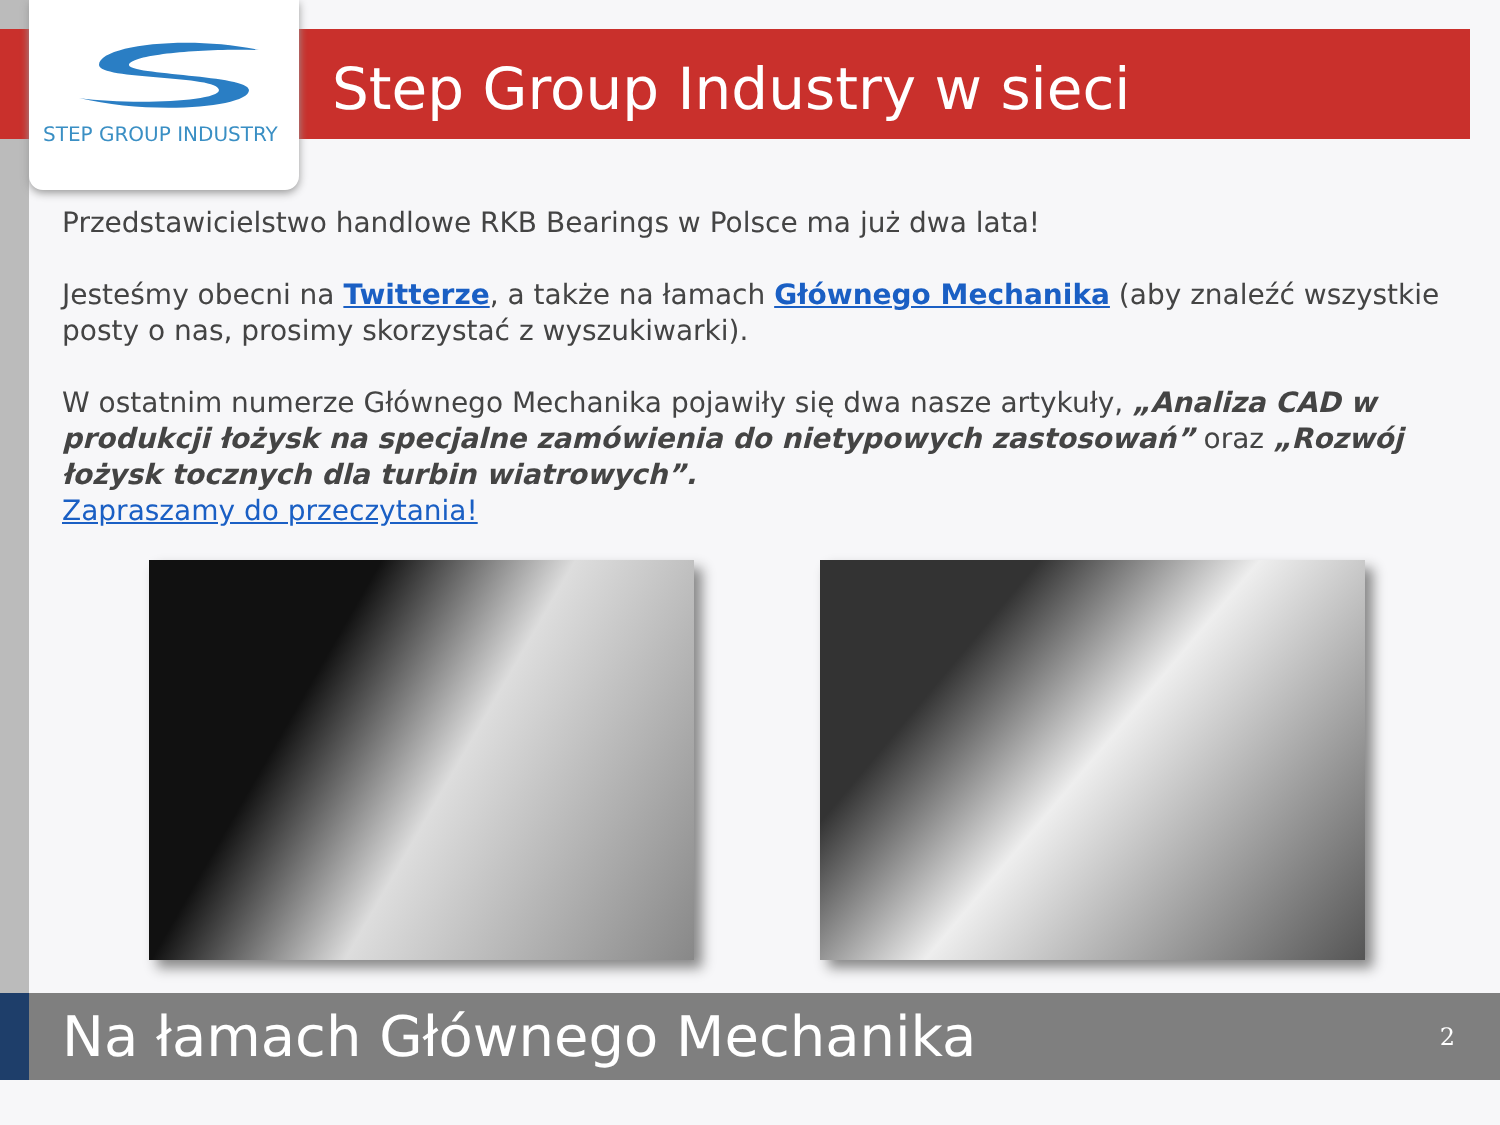Step Group Industry w sieci
STEP GROUP INDUSTRY
Przedstawicielstwo handlowe RKB Bearings w Polsce ma już dwa lata!
Jesteśmy obecni na Twitterze, a także na łamach Głównego Mechanika (aby znaleźć wszystkie posty o nas, prosimy skorzystać z wyszukiwarki).
W ostatnim numerze Głównego Mechanika pojawiły się dwa nasze artykuły, „Analiza CAD w produkcji łożysk na specjalne zamówienia do nietypowych zastosowań” oraz „Rozwój łożysk tocznych dla turbin wiatrowych”.
Zapraszamy do przeczytania!
Na łamach Głównego Mechanika
2